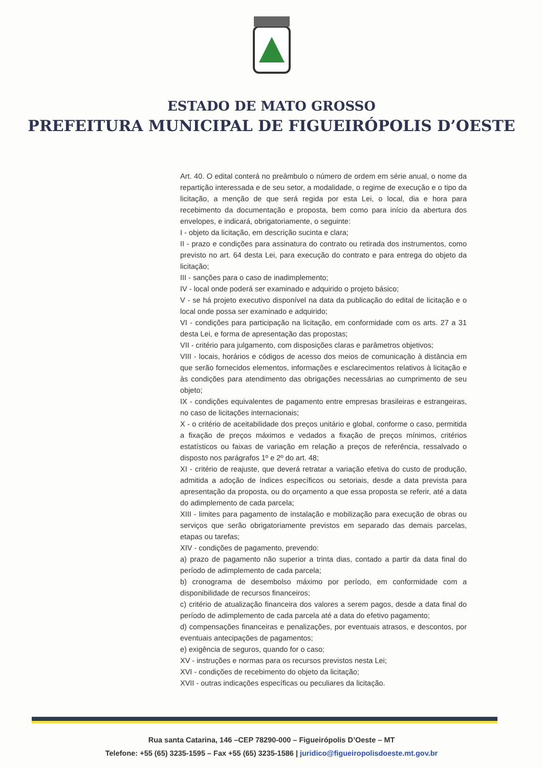ESTADO DE MATO GROSSO
PREFEITURA MUNICIPAL DE FIGUEIRÓPOLIS D’OESTE
Art. 40. O edital conterá no preâmbulo o número de ordem em série anual, o nome da repartição interessada e de seu setor, a modalidade, o regime de execução e o tipo da licitação, a menção de que será regida por esta Lei, o local, dia e hora para recebimento da documentação e proposta, bem como para início da abertura dos envelopes, e indicará, obrigatoriamente, o seguinte:
I - objeto da licitação, em descrição sucinta e clara;
II - prazo e condições para assinatura do contrato ou retirada dos instrumentos, como previsto no art. 64 desta Lei, para execução do contrato e para entrega do objeto da licitação;
III - sanções para o caso de inadimplemento;
IV - local onde poderá ser examinado e adquirido o projeto básico;
V - se há projeto executivo disponível na data da publicação do edital de licitação e o local onde possa ser examinado e adquirido;
VI - condições para participação na licitação, em conformidade com os arts. 27 a 31 desta Lei, e forma de apresentação das propostas;
VII - critério para julgamento, com disposições claras e parâmetros objetivos;
VIII - locais, horários e códigos de acesso dos meios de comunicação à distância em que serão fornecidos elementos, informações e esclarecimentos relativos à licitação e às condições para atendimento das obrigações necessárias ao cumprimento de seu objeto;
IX - condições equivalentes de pagamento entre empresas brasileiras e estrangeiras, no caso de licitações internacionais;
X - o critério de aceitabilidade dos preços unitário e global, conforme o caso, permitida a fixação de preços máximos e vedados a fixação de preços mínimos, critérios estatísticos ou faixas de variação em relação a preços de referência, ressalvado o disposto nos parágrafos 1º e 2º do art. 48;
XI - critério de reajuste, que deverá retratar a variação efetiva do custo de produção, admitida a adoção de índices específicos ou setoriais, desde a data prevista para apresentação da proposta, ou do orçamento a que essa proposta se referir, até a data do adimplemento de cada parcela;
XIII - limites para pagamento de instalação e mobilização para execução de obras ou serviços que serão obrigatoriamente previstos em separado das demais parcelas, etapas ou tarefas;
XIV - condições de pagamento, prevendo:
a) prazo de pagamento não superior a trinta dias, contado a partir da data final do período de adimplemento de cada parcela;
b) cronograma de desembolso máximo por período, em conformidade com a disponibilidade de recursos financeiros;
c) critério de atualização financeira dos valores a serem pagos, desde a data final do período de adimplemento de cada parcela até a data do efetivo pagamento;
d) compensações financeiras e penalizações, por eventuais atrasos, e descontos, por eventuais antecipações de pagamentos;
e) exigência de seguros, quando for o caso;
XV - instruções e normas para os recursos previstos nesta Lei;
XVI - condições de recebimento do objeto da licitação;
XVII - outras indicações específicas ou peculiares da licitação.
Rua santa Catarina, 146 –CEP 78290-000 – Figueirópolis D’Oeste – MT
Telefone: +55 (65) 3235-1595 – Fax +55 (65) 3235-1586 | juridico@figueiropolisdoeste.mt.gov.br